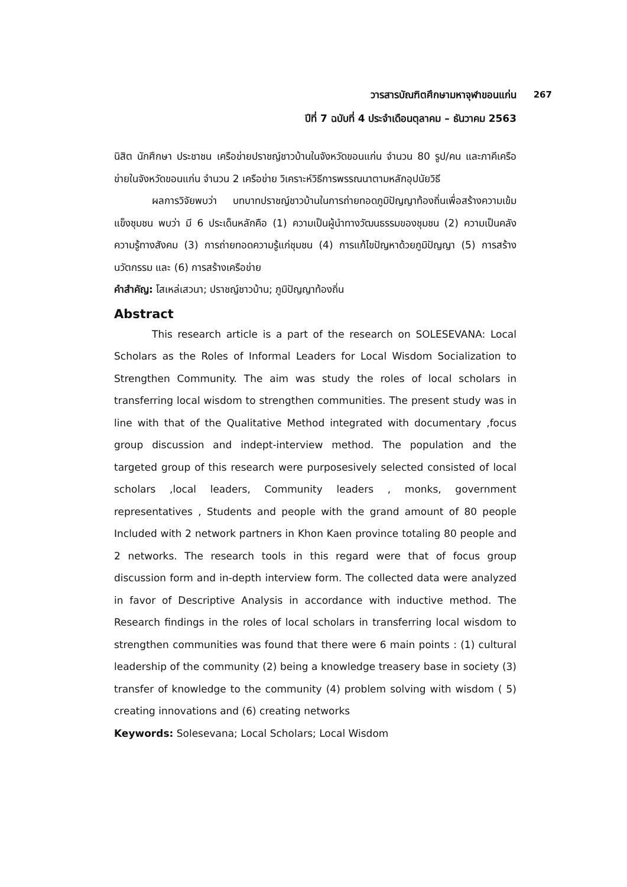วารสารบัณฑิตศึกษามหาจุฬาขอนแก่น 267
ปีที่ 7 ฉบับที่ 4 ประจำเดือนตุลาคม – ธันวาคม 2563
นิสิต นักศึกษา ประชาชน เครือข่ายปราชญ์ชาวบ้านในจังหวัดขอนแก่น จำนวน 80 รูป/คน และภาคีเครือข่ายในจังหวัดขอนแก่น จำนวน 2 เครือข่าย วิเคราะห์วิธีการพรรณนาตามหลักอุปนัยวิธี
ผลการวิจัยพบว่า บทบาทปราชญ์ชาวบ้านในการถ่ายทอดภูมิปัญญาท้องถิ่นเพื่อสร้างความเข้มแข็งชุมชน พบว่า มี 6 ประเด็นหลักคือ (1) ความเป็นผู้นำทางวัฒนธรรมของชุมชน (2) ความเป็นคลังความรู้ทางสังคม (3) การถ่ายทอดความรู้แก่ชุมชน (4) การแก้ไขปัญหาด้วยภูมิปัญญา (5) การสร้างนวัตกรรม และ (6) การสร้างเครือข่าย
คำสำคัญ: โสเหล่เสวนา; ปราชญ์ชาวบ้าน; ภูมิปัญญาท้องถิ่น
Abstract
This research article is a part of the research on SOLESEVANA: Local Scholars as the Roles of Informal Leaders for Local Wisdom Socialization to Strengthen Community. The aim was study the roles of local scholars in transferring local wisdom to strengthen communities. The present study was in line with that of the Qualitative Method integrated with documentary ,focus group discussion and indept-interview method. The population and the targeted group of this research were purposesively selected consisted of local scholars ,local leaders, Community leaders , monks, government representatives , Students and people with the grand amount of 80 people Included with 2 network partners in Khon Kaen province totaling 80 people and 2 networks. The research tools in this regard were that of focus group discussion form and in-depth interview form. The collected data were analyzed in favor of Descriptive Analysis in accordance with inductive method. The Research findings in the roles of local scholars in transferring local wisdom to strengthen communities was found that there were 6 main points : (1) cultural leadership of the community (2) being a knowledge treasery base in society (3) transfer of knowledge to the community (4) problem solving with wisdom ( 5) creating innovations and (6) creating networks
Keywords: Solesevana; Local Scholars; Local Wisdom